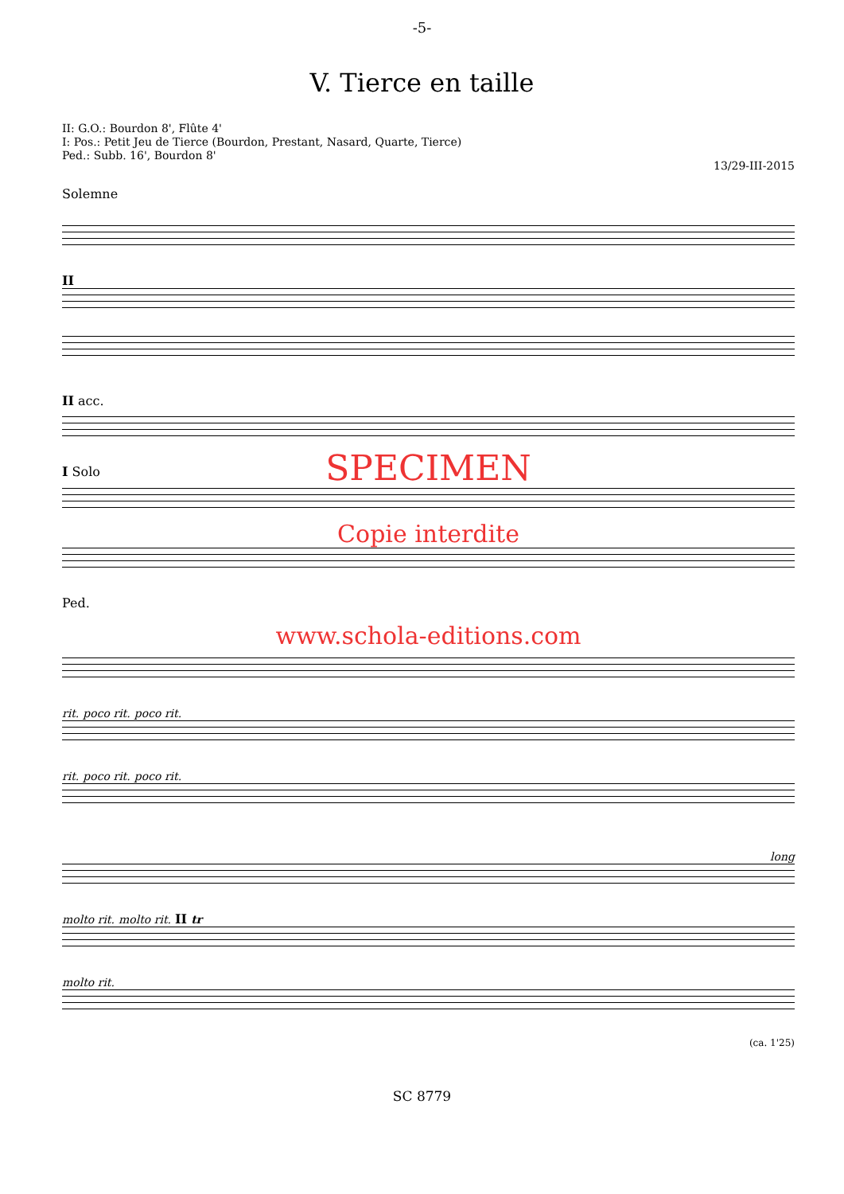-5-
V. Tierce en taille
II: G.O.: Bourdon 8', Flûte 4'
I: Pos.: Petit Jeu de Tierce (Bourdon, Prestant, Nasard, Quarte, Tierce)
Ped.: Subb. 16', Bourdon 8'
13/29-III-2015
Solemne
II
II acc.
I Solo
SPECIMEN
Copie interdite
Ped.
www.schola-editions.com
rit. poco rit. poco rit.
rit. poco rit. poco rit.
long
molto rit. molto rit. II tr
molto rit.
(ca. 1'25)
SC 8779